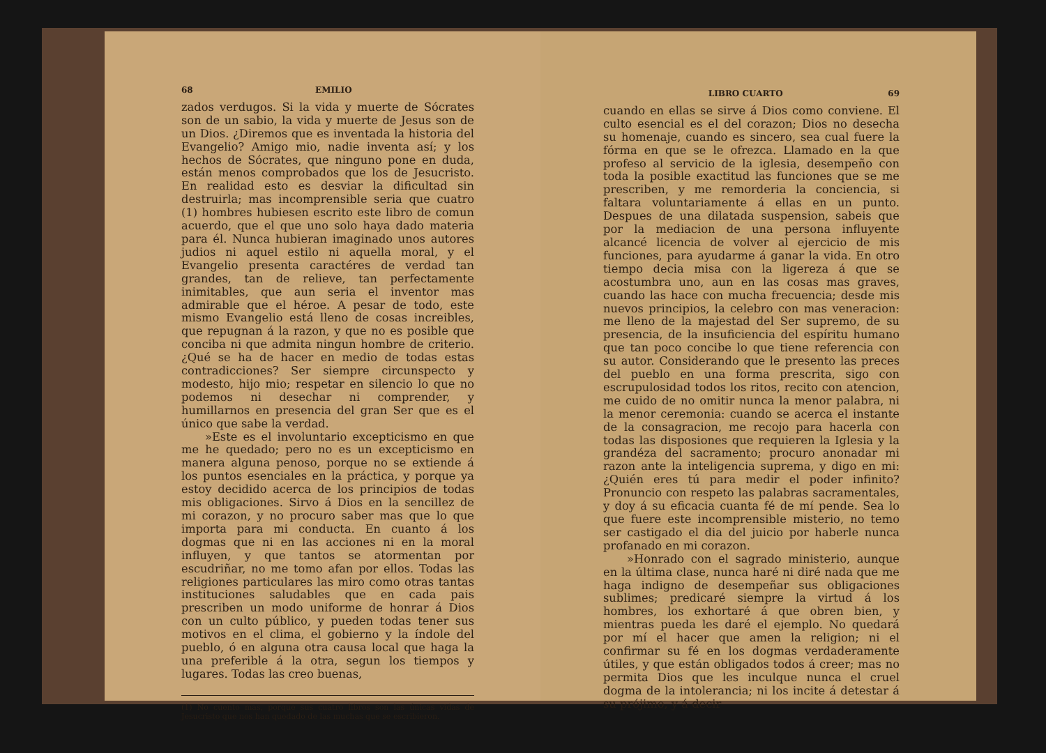68 EMILIO
zados verdugos. Si la vida y muerte de Sócrates son de un sabio, la vida y muerte de Jesus son de un Dios. ¿Diremos que es inventada la historia del Evangelio? Amigo mio, nadie inventa así; y los hechos de Sócrates, que ninguno pone en duda, están menos comprobados que los de Jesucristo. En realidad esto es desviar la dificultad sin destruirla; mas incomprensible seria que cuatro (1) hombres hubiesen escrito este libro de comun acuerdo, que el que uno solo haya dado materia para él. Nunca hubieran imaginado unos autores judios ni aquel estilo ni aquella moral, y el Evangelio presenta caractéres de verdad tan grandes, tan de relieve, tan perfectamente inimitables, que aun seria el inventor mas admirable que el héroe. A pesar de todo, este mismo Evangelio está lleno de cosas increibles, que repugnan á la razon, y que no es posible que conciba ni que admita ningun hombre de criterio. ¿Qué se ha de hacer en medio de todas estas contradicciones? Ser siempre circunspecto y modesto, hijo mio; respetar en silencio lo que no podemos ni desechar ni comprender, y humillarnos en presencia del gran Ser que es el único que sabe la verdad.
»Este es el involuntario excepticismo en que me he quedado; pero no es un excepticismo en manera alguna penoso, porque no se extiende á los puntos esenciales en la práctica, y porque ya estoy decidido acerca de los principios de todas mis obligaciones. Sirvo á Dios en la sencillez de mi corazon, y no procuro saber mas que lo que importa para mi conducta. En cuanto á los dogmas que ni en las acciones ni en la moral influyen, y que tantos se atormentan por escudriñar, no me tomo afan por ellos. Todas las religiones particulares las miro como otras tantas instituciones saludables que en cada pais prescriben un modo uniforme de honrar á Dios con un culto público, y pueden todas tener sus motivos en el clima, el gobierno y la índole del pueblo, ó en alguna otra causa local que haga la una preferible á la otra, segun los tiempos y lugares. Todas las creo buenas,
(1) No cuento mas, porque sus cuatro libros son las únicas vidas de Jesucristo que nos han quedado de las muchas que se escribieron.
LIBRO CUARTO 69
cuando en ellas se sirve á Dios como conviene. El culto esencial es el del corazon; Dios no desecha su homenaje, cuando es sincero, sea cual fuere la fórma en que se le ofrezca. Llamado en la que profeso al servicio de la iglesia, desempeño con toda la posible exactitud las funciones que se me prescriben, y me remorderia la conciencia, si faltara voluntariamente á ellas en un punto. Despues de una dilatada suspension, sabeis que por la mediacion de una persona influyente alcancé licencia de volver al ejercicio de mis funciones, para ayudarme á ganar la vida. En otro tiempo decia misa con la ligereza á que se acostumbra uno, aun en las cosas mas graves, cuando las hace con mucha frecuencia; desde mis nuevos principios, la celebro con mas veneracion: me lleno de la majestad del Ser supremo, de su presencia, de la insuficiencia del espíritu humano que tan poco concibe lo que tiene referencia con su autor. Considerando que le presento las preces del pueblo en una forma prescrita, sigo con escrupulosidad todos los ritos, recito con atencion, me cuido de no omitir nunca la menor palabra, ni la menor ceremonia: cuando se acerca el instante de la consagracion, me recojo para hacerla con todas las disposiones que requieren la Iglesia y la grandéza del sacramento; procuro anonadar mi razon ante la inteligencia suprema, y digo en mi: ¿Quién eres tú para medir el poder infinito? Pronuncio con respeto las palabras sacramentales, y doy á su eficacia cuanta fé de mí pende. Sea lo que fuere este incomprensible misterio, no temo ser castigado el dia del juicio por haberle nunca profanado en mi corazon.
»Honrado con el sagrado ministerio, aunque en la última clase, nunca haré ni diré nada que me haga indigno de desempeñar sus obligaciones sublimes; predicaré siempre la virtud á los hombres, los exhortaré á que obren bien, y mientras pueda les daré el ejemplo. No quedará por mí el hacer que amen la religion; ni el confirmar su fé en los dogmas verdaderamente útiles, y que están obligados todos á creer; mas no permita Dios que les inculque nunca el cruel dogma de la intolerancia; ni los incite á detestar á su prójimo, y á decir